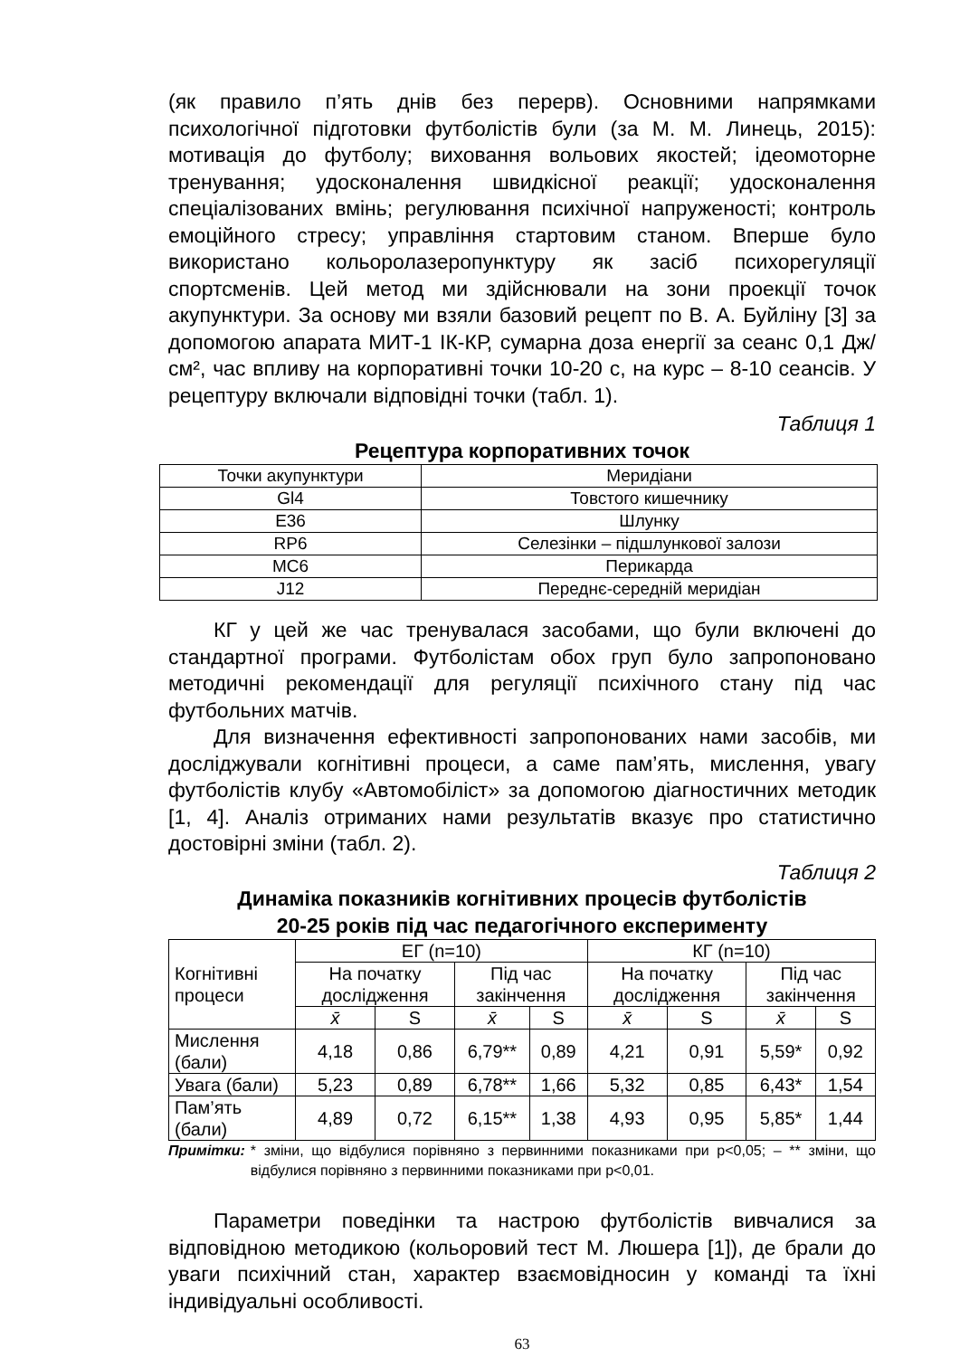(як правило п’ять днів без перерв). Основними напрямками психологічної підготовки футболістів були (за М. М. Линець, 2015): мотивація до футболу; виховання вольових якостей; ідеомоторне тренування; удосконалення швидкісної реакції; удосконалення спеціалізованих вмінь; регулювання психічної напруженості; контроль емоційного стресу; управління стартовим станом. Вперше було використано кольоролазеропунктуру як засіб психорегуляції спортсменів. Цей метод ми здійснювали на зони проекції точок акупунктури. За основу ми взяли базовий рецепт по В. А. Буйліну [3] за допомогою апарата МИТ-1 ІК-КР, сумарна доза енергії за сеанс 0,1 Дж/см², час впливу на корпоративні точки 10-20 с, на курс – 8-10 сеансів. У рецептуру включали відповідні точки (табл. 1).
Таблиця 1
Рецептура корпоративних точок
| Точки акупунктури | Меридіани |
| --- | --- |
| Gl4 | Товстого кишечнику |
| E36 | Шлунку |
| RP6 | Селезінки – підшлункової залози |
| MC6 | Перикарда |
| J12 | Переднє-середній меридіан |
КГ у цей же час тренувалася засобами, що були включені до стандартної програми. Футболістам обох груп було запропоновано методичні рекомендації для регуляції психічного стану під час футбольних матчів.
Для визначення ефективності запропонованих нами засобів, ми досліджували когнітивні процеси, а саме пам’ять, мислення, увагу футболістів клубу «Автомобіліст» за допомогою діагностичних методик [1, 4]. Аналіз отриманих нами результатів вказує про статистично достовірні зміни (табл. 2).
Таблиця 2
Динаміка показників когнітивних процесів футболістів
20-25 років під час педагогічного експерименту
| Когнітивні процеси | ЕГ (n=10) | | | | КГ (n=10) | | | |
| --- | --- | --- | --- | --- | --- | --- | --- | --- |
| | На початку дослідження | | Під час закінчення | | На початку дослідження | | Під час закінчення | |
| | x̄ | S | x̄ | S | x̄ | S | x̄ | S |
| Мислення (бали) | 4,18 | 0,86 | 6,79** | 0,89 | 4,21 | 0,91 | 5,59* | 0,92 |
| Увага (бали) | 5,23 | 0,89 | 6,78** | 1,66 | 5,32 | 0,85 | 6,43* | 1,54 |
| Пам’ять (бали) | 4,89 | 0,72 | 6,15** | 1,38 | 4,93 | 0,95 | 5,85* | 1,44 |
Примітки: * зміни, що відбулися порівняно з первинними показниками при p<0,05; – ** зміни, що відбулися порівняно з первинними показниками при p<0,01.
Параметри поведінки та настрою футболістів вивчалися за відповідною методикою (кольоровий тест М. Люшера [1]), де брали до уваги психічний стан, характер взаємовідносин у команді та їхні індивідуальні особливості.
63